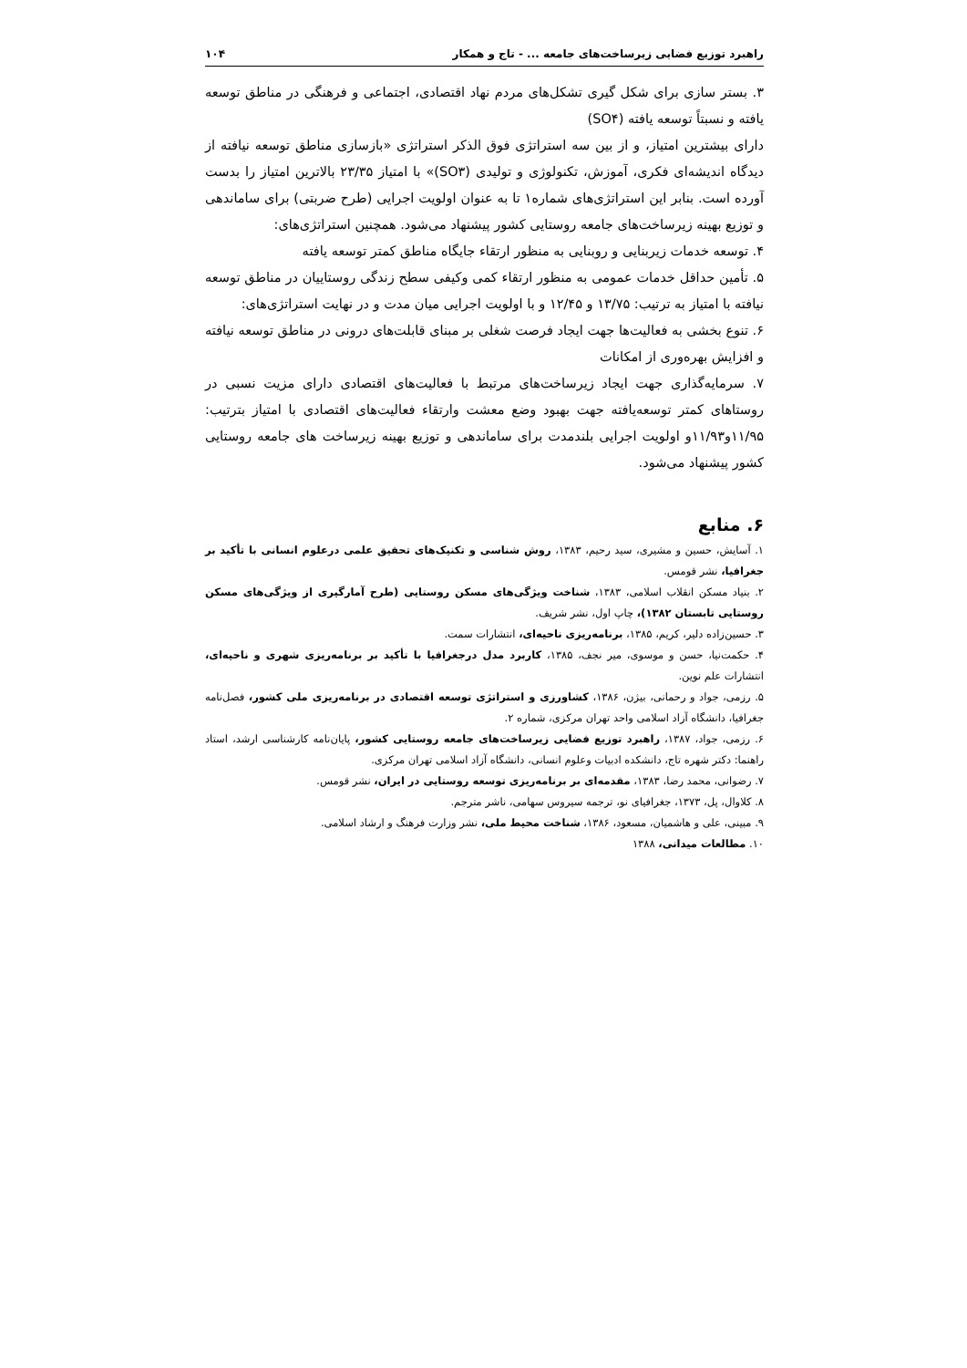راهبرد توزیع فضایی زیرساخت‌های جامعه ... - تاج و همکار ۱۰۴
۳. بستر سازی برای شکل گیری تشکل‌های مردم نهاد اقتصادی، اجتماعی و فرهنگی در مناطق توسعه یافته و نسبتاً توسعه یافته (SO۴)
دارای بیشترین امتیاز، و از بین سه استراتژی فوق الذکر استراتژی «بازسازی مناطق توسعه نیافته از دیدگاه اندیشه‌ای فکری، آموزش، تکنولوژی و تولیدی (SO۳)» با امتیاز ۲۳/۳۵ بالاترین امتیاز را بدست آورده است. بنابر این استراتژی‌های شماره۱ تا به عنوان اولویت اجرایی (طرح ضربتی) برای ساماندهی و توزیع بهینه زیرساخت‌های جامعه روستایی کشور پیشنهاد می‌شود. همچنین استراتژی‌های:
۴. توسعه خدمات زیربنایی و روبنایی به منظور ارتقاء جایگاه مناطق کمتر توسعه یافته
۵. تأمین حداقل خدمات عمومی به منظور ارتقاء کمی وکیفی سطح زندگی روستاییان در مناطق توسعه نیافته با امتیاز به ترتیب: ۱۳/۷۵ و ۱۲/۴۵ و با اولویت اجرایی میان مدت و در نهایت استراتژی‌های:
۶. تنوع بخشی به فعالیت‌ها جهت ایجاد فرصت شغلی بر مبنای قابلت‌های درونی در مناطق توسعه نیافته و افزایش بهره‌وری از امکانات
۷. سرمایه‌گذاری جهت ایجاد زیرساخت‌های مرتبط با فعالیت‌های اقتصادی دارای مزیت نسبی در روستاهای کمتر توسعه‌یافته جهت بهبود وضع معشت وارتقاء فعالیت‌های اقتصادی با امتیاز بترتیب: ۱۱/۹۵و۱۱/۹۳و اولویت اجرایی بلندمدت برای ساماندهی و توزیع بهینه زیرساخت های جامعه روستایی کشور پیشنهاد می‌شود.
۶. منابع
۱. آسایش، حسین و مشیری، سید رحیم، ۱۳۸۳، روش شناسی و تکنیک‌های تحقیق علمی درعلوم انسانی با تأکید بر جغرافیا، نشر قومس.
۲. بنیاد مسکن انقلاب اسلامی، ۱۳۸۳، شناخت ویژگی‌های مسکن روستایی (طرح آمارگیری از ویژگی‌های مسکن روستایی تابستان ۱۳۸۲)، چاپ اول، نشر شریف.
۳. حسین‌زاده دلیر، کریم، ۱۳۸۵، برنامه‌ریزی ناحیه‌ای، انتشارات سمت.
۴. حکمت‌نیا، حسن و موسوی، میر نجف، ۱۳۸۵، کاربرد مدل درجغرافیا با تأکید بر برنامه‌ریزی شهری و ناحیه‌ای، انتشارات علم نوین.
۵. رزمی، جواد و رحمانی، بیژن، ۱۳۸۶، کشاورزی و استراتژی توسعه اقتصادی در برنامه‌ریزی ملی کشور، فصل‌نامه جغرافیا، دانشگاه آزاد اسلامی واحد تهران مرکزی، شماره ۲.
۶. رزمی، جواد، ۱۳۸۷، راهبرد توزیع فضایی زیرساخت‌های جامعه روستایی کشور، پایان‌نامه کارشناسی ارشد، استاد راهنما: دکتر شهره تاج، دانشکده ادبیات وعلوم انسانی، دانشگاه آزاد اسلامی تهران مرکزی.
۷. رضوانی، محمد رضا، ۱۳۸۳، مقدمه‌ای بر برنامه‌ریزی توسعه روستایی در ایران، نشر قومس.
۸. کلاوال، پل، ۱۳۷۳، جغرافیای نو، ترجمه سیروس سهامی، ناشر مترجم.
۹. مبینی، علی و هاشمیان، مسعود، ۱۳۸۶، شناخت محیط ملی، نشر وزارت فرهنگ و ارشاد اسلامی.
۱۰. مطالعات میدانی، ۱۳۸۸